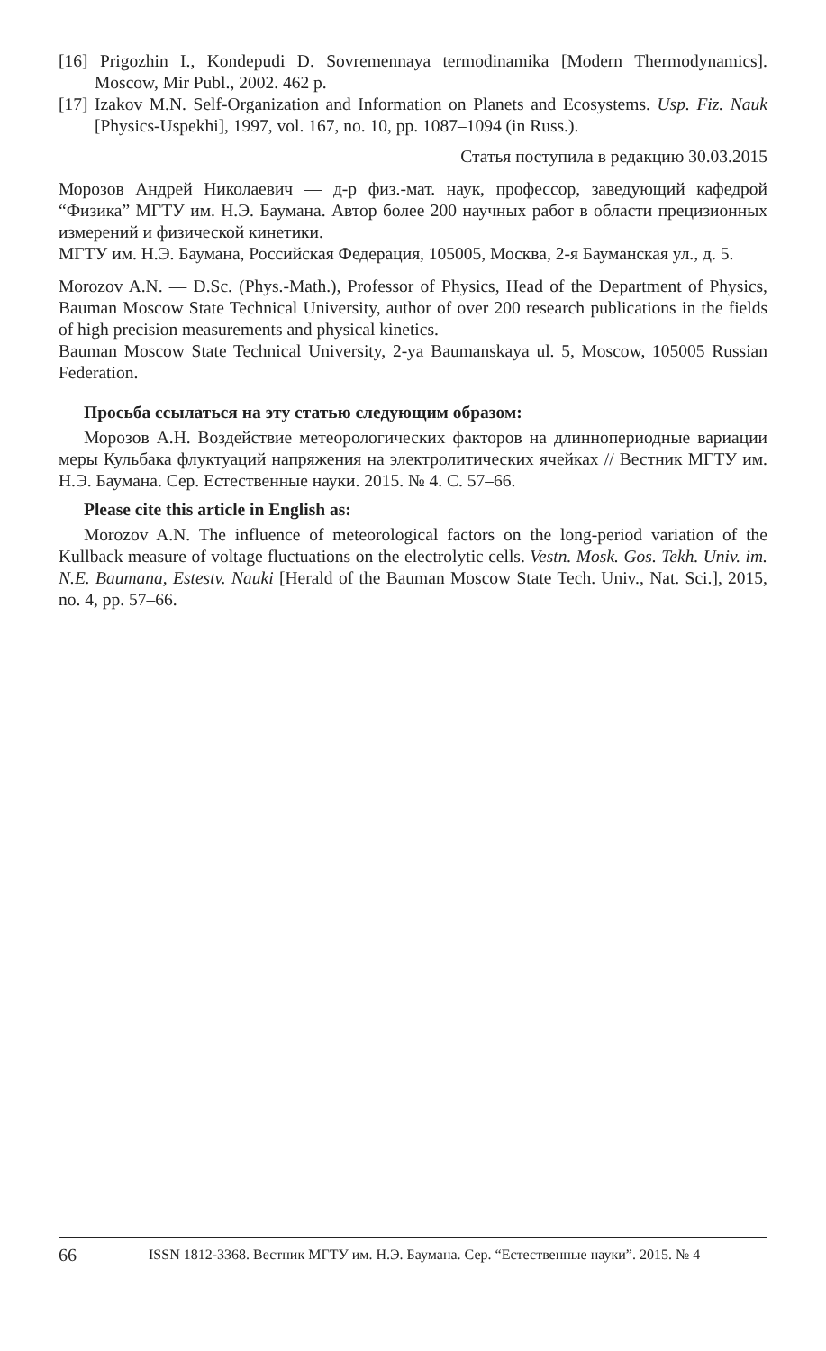[16] Prigozhin I., Kondepudi D. Sovremennaya termodinamika [Modern Thermodynamics]. Moscow, Mir Publ., 2002. 462 p.
[17] Izakov M.N. Self-Organization and Information on Planets and Ecosystems. Usp. Fiz. Nauk [Physics-Uspekhi], 1997, vol. 167, no. 10, pp. 1087–1094 (in Russ.).
Статья поступила в редакцию 30.03.2015
Морозов Андрей Николаевич — д-р физ.-мат. наук, профессор, заведующий кафедрой “Физика” МГТУ им. Н.Э. Баумана. Автор более 200 научных работ в области прецизионных измерений и физической кинетики.
МГТУ им. Н.Э. Баумана, Российская Федерация, 105005, Москва, 2-я Бауманская ул., д. 5.
Morozov A.N. — D.Sc. (Phys.-Math.), Professor of Physics, Head of the Department of Physics, Bauman Moscow State Technical University, author of over 200 research publications in the fields of high precision measurements and physical kinetics.
Bauman Moscow State Technical University, 2-ya Baumanskaya ul. 5, Moscow, 105005 Russian Federation.
Просьба ссылаться на эту статью следующим образом:
Морозов А.Н. Воздействие метеорологических факторов на длиннопериодные вариации меры Кульбака флуктуаций напряжения на электролитических ячейках // Вестник МГТУ им. Н.Э. Баумана. Сер. Естественные науки. 2015. № 4. С. 57–66.
Please cite this article in English as:
Morozov A.N. The influence of meteorological factors on the long-period variation of the Kullback measure of voltage fluctuations on the electrolytic cells. Vestn. Mosk. Gos. Tekh. Univ. im. N.E. Baumana, Estestv. Nauki [Herald of the Bauman Moscow State Tech. Univ., Nat. Sci.], 2015, no. 4, pp. 57–66.
66 ISSN 1812-3368. Вестник МГТУ им. Н.Э. Баумана. Сер. “Естественные науки”. 2015. № 4